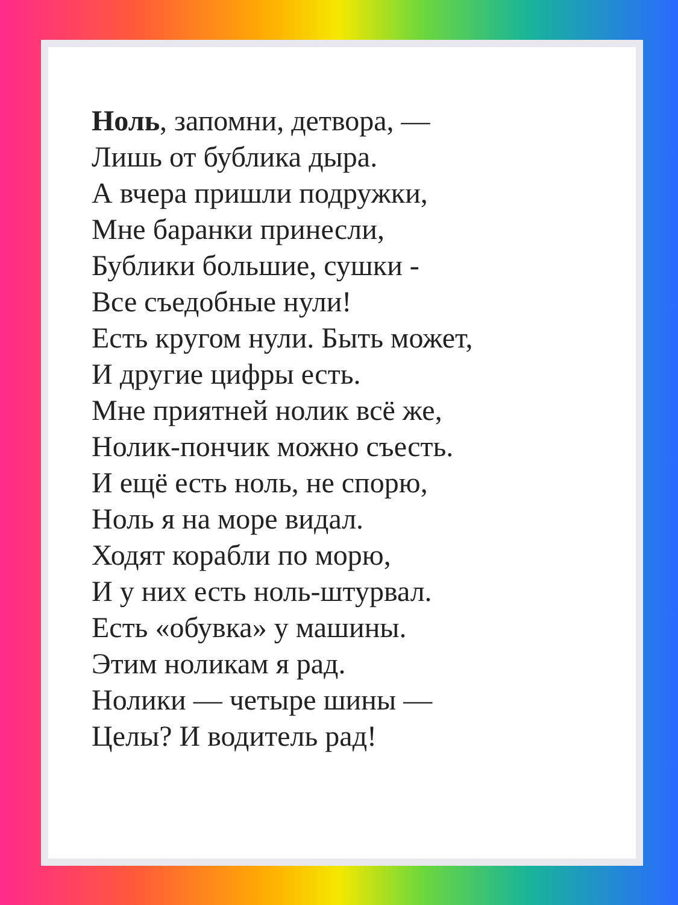Ноль, запомни, детвора, —
Лишь от бублика дыра.
А вчера пришли подружки,
Мне баранки принесли,
Бублики большие, сушки -
Все съедобные нули!
Есть кругом нули. Быть может,
И другие цифры есть.
Мне приятней нолик всё же,
Нолик-пончик можно съесть.
И ещё есть ноль, не спорю,
Ноль я на море видал.
Ходят корабли по морю,
И у них есть ноль-штурвал.
Есть «обувка» у машины.
Этим ноликам я рад.
Нолики — четыре шины —
Целы? И водитель рад!